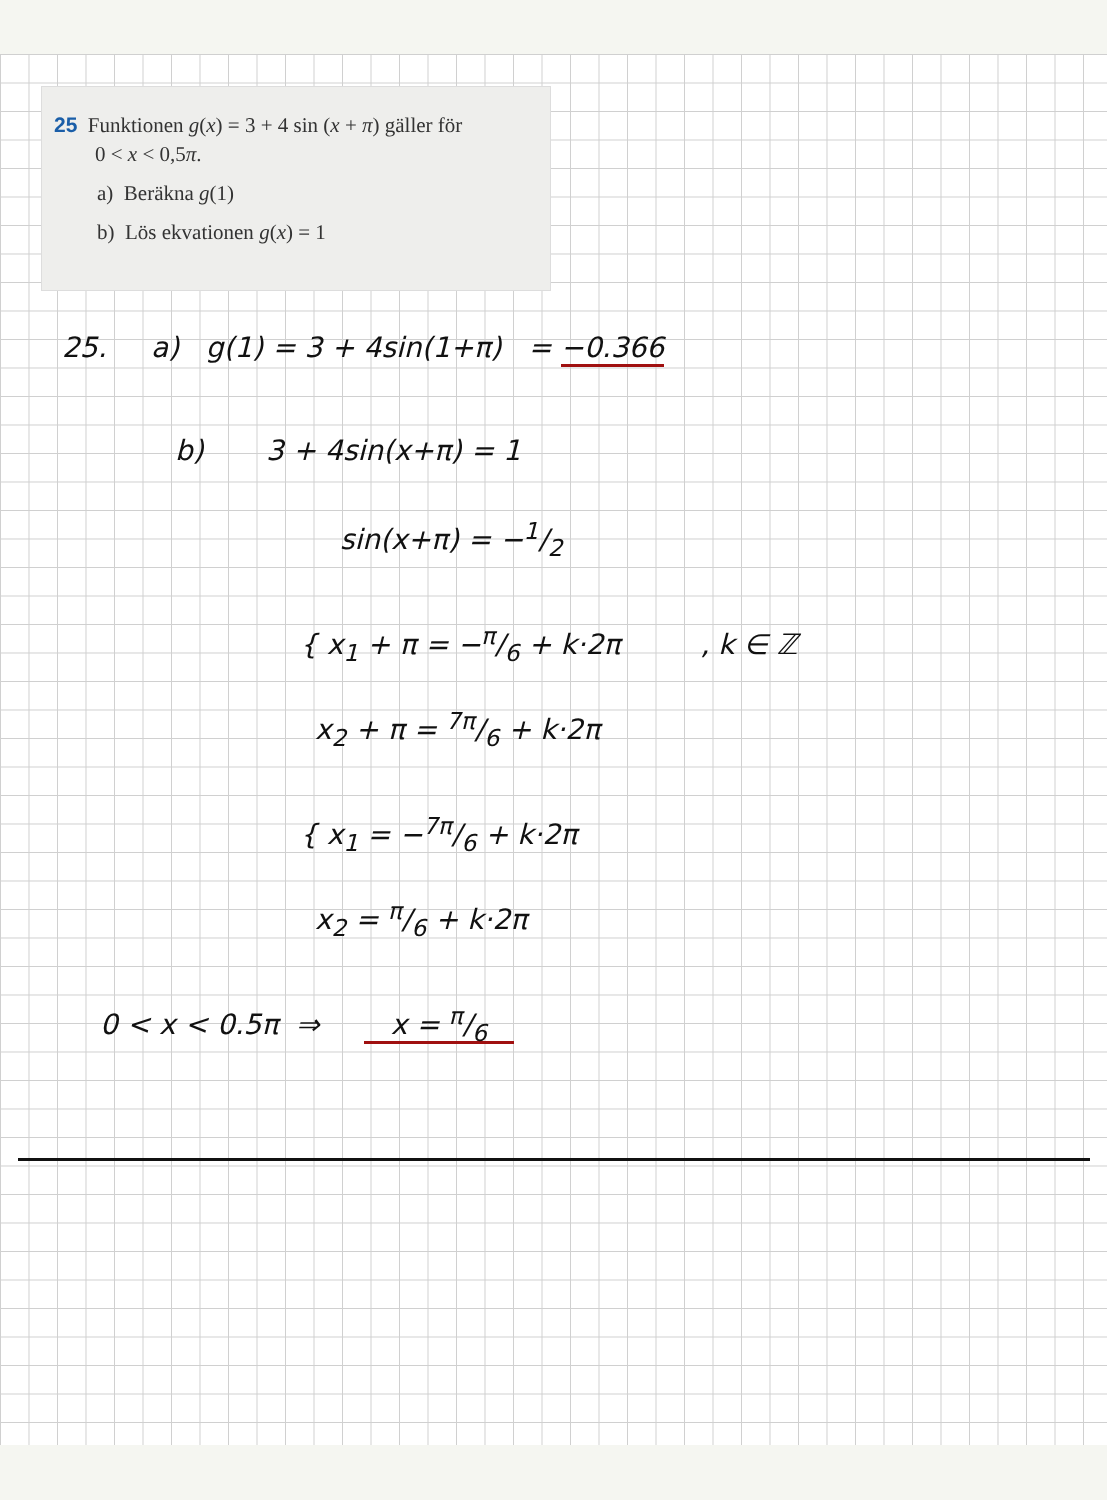25 Funktionen g(x) = 3 + 4 sin (x + π) gäller för
0 < x < 0,5π.
a) Beräkna g(1)
b) Lös ekvationen g(x) = 1
25. a) g(1) = 3 + 4sin(1+π) = −0.366
b) 3 + 4sin(x+π) = 1
sin(x+π) = −1/2
{ x<sub>1</sub> + π = −π/6 + k·2π , k ∈ ℤ
x<sub>2</sub> + π = 7π/6 + k·2π
{ x<sub>1</sub> = −7π/6 + k·2π
x<sub>2</sub> = π/6 + k·2π
0 < x < 0.5π ⇒ x = π/6